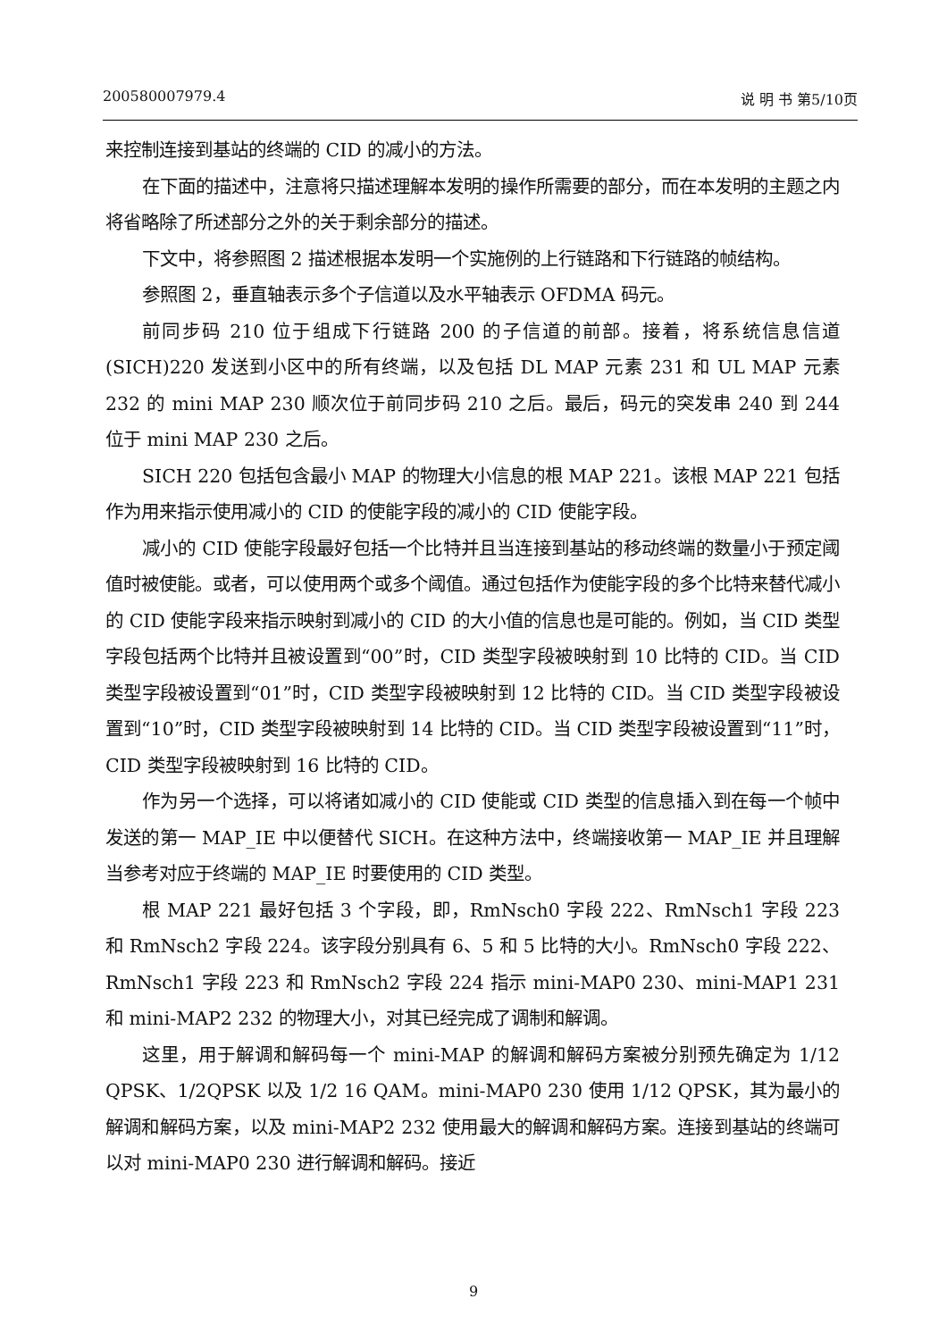200580007979.4 说 明 书 第5/10页
来控制连接到基站的终端的 CID 的减小的方法。
在下面的描述中，注意将只描述理解本发明的操作所需要的部分，而在本发明的主题之内将省略除了所述部分之外的关于剩余部分的描述。
下文中，将参照图 2 描述根据本发明一个实施例的上行链路和下行链路的帧结构。
参照图 2，垂直轴表示多个子信道以及水平轴表示 OFDMA 码元。
前同步码 210 位于组成下行链路 200 的子信道的前部。接着，将系统信息信道(SICH)220 发送到小区中的所有终端，以及包括 DL MAP 元素 231 和 UL MAP 元素 232 的 mini MAP 230 顺次位于前同步码 210 之后。最后，码元的突发串 240 到 244 位于 mini MAP 230 之后。
SICH 220 包括包含最小 MAP 的物理大小信息的根 MAP 221。该根 MAP 221 包括作为用来指示使用减小的 CID 的使能字段的减小的 CID 使能字段。
减小的 CID 使能字段最好包括一个比特并且当连接到基站的移动终端的数量小于预定阈值时被使能。或者，可以使用两个或多个阈值。通过包括作为使能字段的多个比特来替代减小的 CID 使能字段来指示映射到减小的 CID 的大小值的信息也是可能的。例如，当 CID 类型字段包括两个比特并且被设置到“00”时，CID 类型字段被映射到 10 比特的 CID。当 CID 类型字段被设置到“01”时，CID 类型字段被映射到 12 比特的 CID。当 CID 类型字段被设置到“10”时，CID 类型字段被映射到 14 比特的 CID。当 CID 类型字段被设置到“11”时，CID 类型字段被映射到 16 比特的 CID。
作为另一个选择，可以将诸如减小的 CID 使能或 CID 类型的信息插入到在每一个帧中发送的第一 MAP_IE 中以便替代 SICH。在这种方法中，终端接收第一 MAP_IE 并且理解当参考对应于终端的 MAP_IE 时要使用的 CID 类型。
根 MAP 221 最好包括 3 个字段，即，RmNsch0 字段 222、RmNsch1 字段 223 和 RmNsch2 字段 224。该字段分别具有 6、5 和 5 比特的大小。RmNsch0 字段 222、RmNsch1 字段 223 和 RmNsch2 字段 224 指示 mini-MAP0 230、mini-MAP1 231 和 mini-MAP2 232 的物理大小，对其已经完成了调制和解调。
这里，用于解调和解码每一个 mini-MAP 的解调和解码方案被分别预先确定为 1/12 QPSK、1/2QPSK 以及 1/2 16 QAM。mini-MAP0 230 使用 1/12 QPSK，其为最小的解调和解码方案，以及 mini-MAP2 232 使用最大的解调和解码方案。连接到基站的终端可以对 mini-MAP0 230 进行解调和解码。接近
9